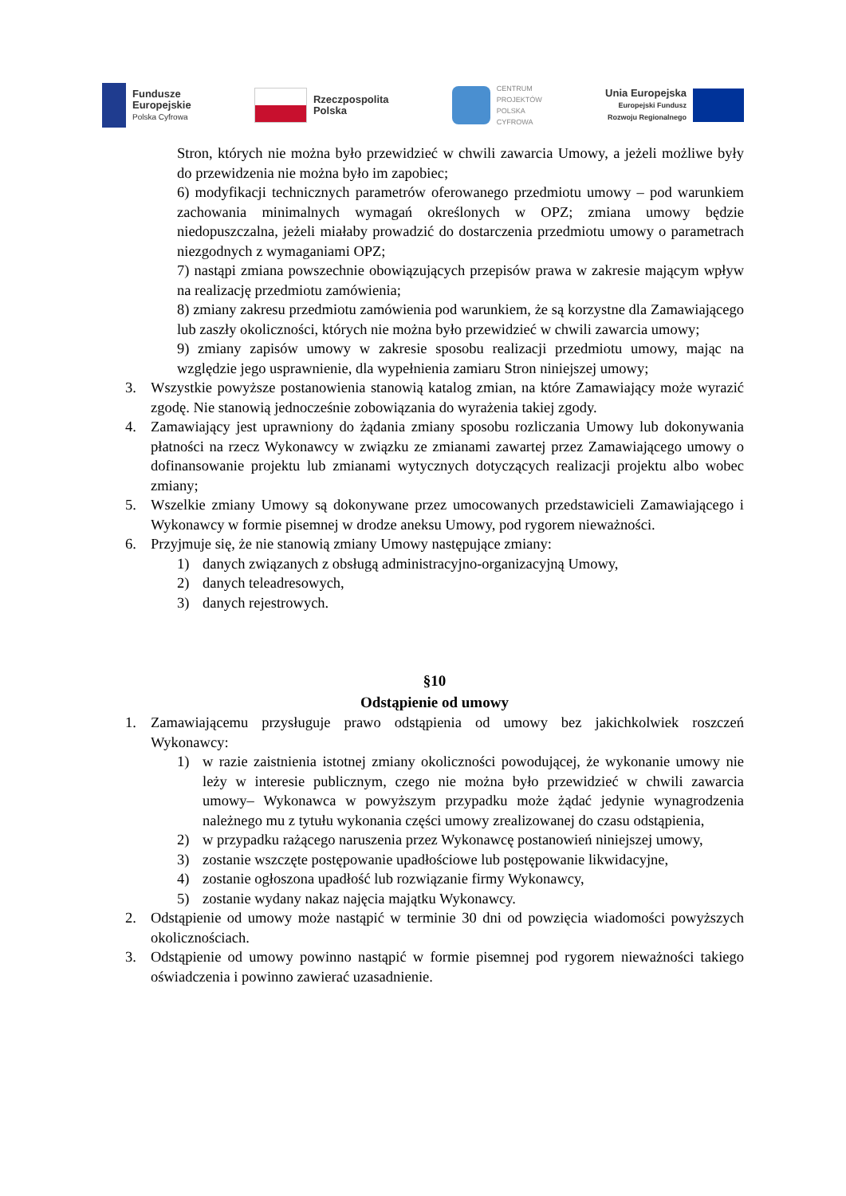Fundusze
Europejskie
Polska Cyfrowa
Rzeczpospolita
Polska
CENTRUM
PROJEKTÓW
POLSKA
CYFROWA
Unia Europejska
Europejski Fundusz
Rozwoju Regionalnego
Stron, których nie można było przewidzieć w chwili zawarcia Umowy, a jeżeli możliwe były do przewidzenia nie można było im zapobiec;
6) modyfikacji technicznych parametrów oferowanego przedmiotu umowy – pod warunkiem zachowania minimalnych wymagań określonych w OPZ; zmiana umowy będzie niedopuszczalna, jeżeli miałaby prowadzić do dostarczenia przedmiotu umowy o parametrach niezgodnych z wymaganiami OPZ;
7) nastąpi zmiana powszechnie obowiązujących przepisów prawa w zakresie mającym wpływ na realizację przedmiotu zamówienia;
8) zmiany zakresu przedmiotu zamówienia pod warunkiem, że są korzystne dla Zamawiającego lub zaszły okoliczności, których nie można było przewidzieć w chwili zawarcia umowy;
9) zmiany zapisów umowy w zakresie sposobu realizacji przedmiotu umowy, mając na względzie jego usprawnienie, dla wypełnienia zamiaru Stron niniejszej umowy;
3. Wszystkie powyższe postanowienia stanowią katalog zmian, na które Zamawiający może wyrazić zgodę. Nie stanowią jednocześnie zobowiązania do wyrażenia takiej zgody.
4. Zamawiający jest uprawniony do żądania zmiany sposobu rozliczania Umowy lub dokonywania płatności na rzecz Wykonawcy w związku ze zmianami zawartej przez Zamawiającego umowy o dofinansowanie projektu lub zmianami wytycznych dotyczących realizacji projektu albo wobec zmiany;
5. Wszelkie zmiany Umowy są dokonywane przez umocowanych przedstawicieli Zamawiającego i Wykonawcy w formie pisemnej w drodze aneksu Umowy, pod rygorem nieważności.
6. Przyjmuje się, że nie stanowią zmiany Umowy następujące zmiany:
1) danych związanych z obsługą administracyjno-organizacyjną Umowy,
2) danych teleadresowych,
3) danych rejestrowych.
§10
Odstąpienie od umowy
1. Zamawiającemu przysługuje prawo odstąpienia od umowy bez jakichkolwiek roszczeń Wykonawcy:
1) w razie zaistnienia istotnej zmiany okoliczności powodującej, że wykonanie umowy nie leży w interesie publicznym, czego nie można było przewidzieć w chwili zawarcia umowy– Wykonawca w powyższym przypadku może żądać jedynie wynagrodzenia należnego mu z tytułu wykonania części umowy zrealizowanej do czasu odstąpienia,
2) w przypadku rażącego naruszenia przez Wykonawcę postanowień niniejszej umowy,
3) zostanie wszczęte postępowanie upadłościowe lub postępowanie likwidacyjne,
4) zostanie ogłoszona upadłość lub rozwiązanie firmy Wykonawcy,
5) zostanie wydany nakaz najęcia majątku Wykonawcy.
2. Odstąpienie od umowy może nastąpić w terminie 30 dni od powzięcia wiadomości powyższych okolicznościach.
3. Odstąpienie od umowy powinno nastąpić w formie pisemnej pod rygorem nieważności takiego oświadczenia i powinno zawierać uzasadnienie.